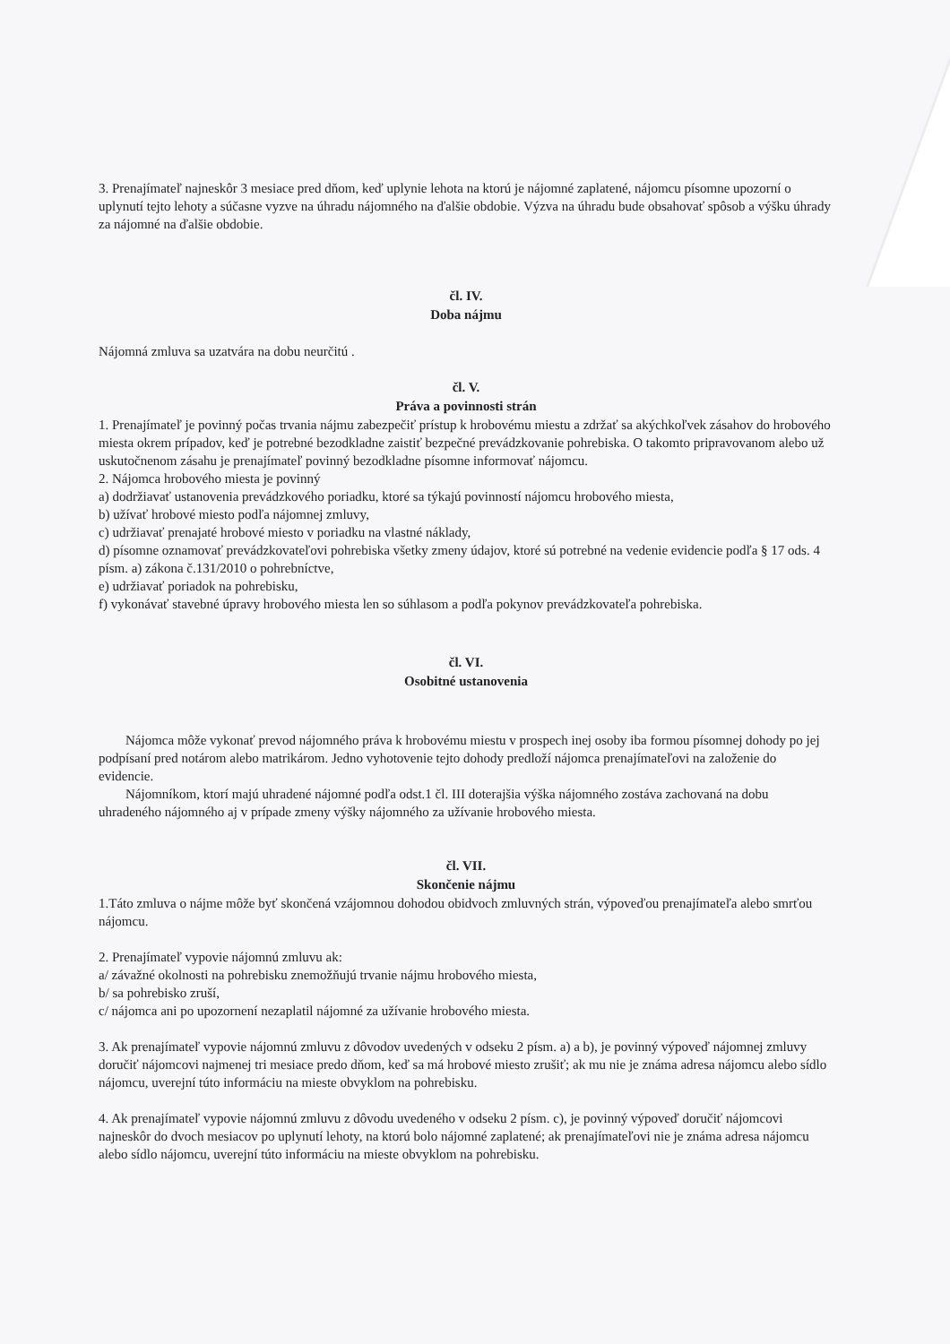3. Prenajímateľ najneskôr 3 mesiace pred dňom, keď uplynie lehota na ktorú je nájomné zaplatené, nájomcu písomne upozorní o uplynutí tejto lehoty a súčasne vyzve na úhradu nájomného na ďalšie obdobie. Výzva na úhradu bude obsahovať spôsob a výšku úhrady za nájomné na ďalšie obdobie.
čl. IV.
Doba nájmu
Nájomná zmluva sa uzatvára na dobu neurčitú .
čl. V.
Práva a povinnosti strán
1. Prenajímateľ je povinný počas trvania nájmu zabezpečiť prístup k hrobovému miestu a zdržať sa akýchkoľvek zásahov do hrobového miesta okrem prípadov, keď je potrebné bezodkladne zaistiť bezpečné prevádzkovanie pohrebiska. O takomto pripravovanom alebo už uskutočnenom zásahu je prenajímateľ povinný bezodkladne písomne informovať nájomcu.
2. Nájomca hrobového miesta je povinný
a) dodržiavať ustanovenia prevádzkového poriadku, ktoré sa týkajú povinností nájomcu hrobového miesta,
b) užívať hrobové miesto podľa nájomnej zmluvy,
c) udržiavať prenajaté hrobové miesto v poriadku na vlastné náklady,
d) písomne oznamovať prevádzkovateľovi pohrebiska všetky zmeny údajov, ktoré sú potrebné na vedenie evidencie podľa § 17 ods. 4 písm. a) zákona č.131/2010 o pohrebníctve,
e) udržiavať poriadok na pohrebisku,
f) vykonávať stavebné úpravy hrobového miesta len so súhlasom a podľa pokynov prevádzkovateľa pohrebiska.
čl. VI.
Osobitné ustanovenia
Nájomca môže vykonať prevod nájomného práva k hrobovému miestu v prospech inej osoby iba formou písomnej dohody po jej podpísaní pred notárom alebo matrikárom. Jedno vyhotovenie tejto dohody predloží nájomca prenajímateľovi na založenie do evidencie.
Nájomníkom, ktorí majú uhradené nájomné podľa odst.1 čl. III doterajšia výška nájomného zostáva zachovaná na dobu uhradeného nájomného aj v prípade zmeny výšky nájomného za užívanie hrobového miesta.
čl. VII.
Skončenie nájmu
1.Táto zmluva o nájme môže byť skončená vzájomnou dohodou obidvoch zmluvných strán, výpoveďou prenajímateľa alebo smrťou nájomcu.
2. Prenajímateľ vypovie nájomnú zmluvu ak:
a/ závažné okolnosti na pohrebisku znemožňujú trvanie nájmu hrobového miesta,
b/ sa pohrebisko zruší,
c/ nájomca ani po upozornení nezaplatil nájomné za užívanie hrobového miesta.
3. Ak prenajímateľ vypovie nájomnú zmluvu z dôvodov uvedených v odseku 2 písm. a) a b), je povinný výpoveď nájomnej zmluvy doručiť nájomcovi najmenej tri mesiace predo dňom, keď sa má hrobové miesto zrušiť; ak mu nie je známa adresa nájomcu alebo sídlo nájomcu, uverejní túto informáciu na mieste obvyklom na pohrebisku.
4. Ak prenajímateľ vypovie nájomnú zmluvu z dôvodu uvedeného v odseku 2 písm. c), je povinný výpoveď doručiť nájomcovi najneskôr do dvoch mesiacov po uplynutí lehoty, na ktorú bolo nájomné zaplatené; ak prenajímateľovi nie je známa adresa nájomcu alebo sídlo nájomcu, uverejní túto informáciu na mieste obvyklom na pohrebisku.